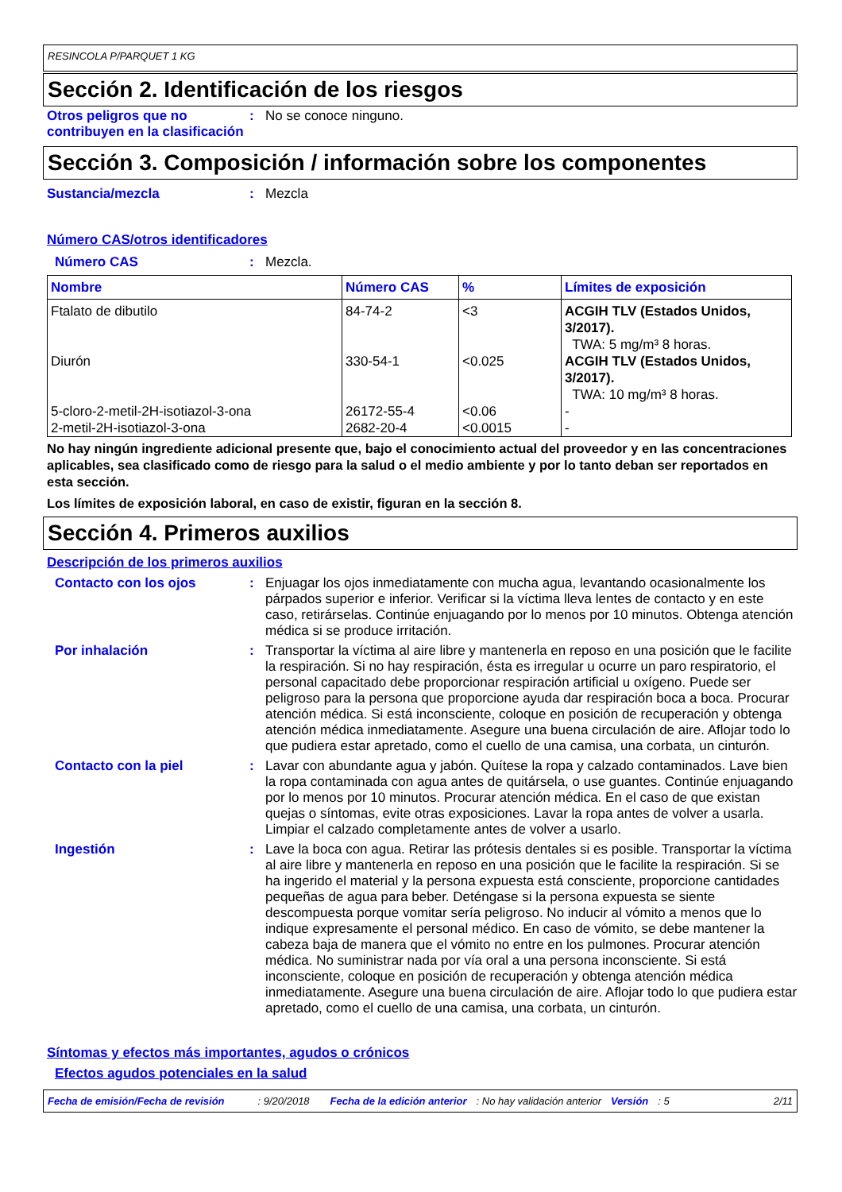RESINCOLA P/PARQUET 1 KG
Sección 2. Identificación de los riesgos
Otros peligros que no contribuyen en la clasificación
: No se conoce ninguno.
Sección 3. Composición / información sobre los componentes
Sustancia/mezcla : Mezcla
Número CAS/otros identificadores
Número CAS : Mezcla.
| Nombre | Número CAS | % | Límites de exposición |
| --- | --- | --- | --- |
| Ftalato de dibutilo | 84-74-2 | <3 | ACGIH TLV (Estados Unidos, 3/2017). TWA: 5 mg/m³ 8 horas. |
| Diurón | 330-54-1 | <0.025 | ACGIH TLV (Estados Unidos, 3/2017). TWA: 10 mg/m³ 8 horas. |
| 5-cloro-2-metil-2H-isotiazol-3-ona | 26172-55-4 | <0.06 | - |
| 2-metil-2H-isotiazol-3-ona | 2682-20-4 | <0.0015 | - |
No hay ningún ingrediente adicional presente que, bajo el conocimiento actual del proveedor y en las concentraciones aplicables, sea clasificado como de riesgo para la salud o el medio ambiente y por lo tanto deban ser reportados en esta sección.
Los límites de exposición laboral, en caso de existir, figuran en la sección 8.
Sección 4. Primeros auxilios
Descripción de los primeros auxilios
Contacto con los ojos : Enjuagar los ojos inmediatamente con mucha agua, levantando ocasionalmente los párpados superior e inferior. Verificar si la víctima lleva lentes de contacto y en este caso, retirárselas. Continúe enjuagando por lo menos por 10 minutos. Obtenga atención médica si se produce irritación.
Por inhalación : Transportar la víctima al aire libre y mantenerla en reposo en una posición que le facilite la respiración. Si no hay respiración, ésta es irregular u ocurre un paro respiratorio, el personal capacitado debe proporcionar respiración artificial u oxígeno. Puede ser peligroso para la persona que proporcione ayuda dar respiración boca a boca. Procurar atención médica. Si está inconsciente, coloque en posición de recuperación y obtenga atención médica inmediatamente. Asegure una buena circulación de aire. Aflojar todo lo que pudiera estar apretado, como el cuello de una camisa, una corbata, un cinturón.
Contacto con la piel : Lavar con abundante agua y jabón. Quítese la ropa y calzado contaminados. Lave bien la ropa contaminada con agua antes de quitársela, o use guantes. Continúe enjuagando por lo menos por 10 minutos. Procurar atención médica. En el caso de que existan quejas o síntomas, evite otras exposiciones. Lavar la ropa antes de volver a usarla. Limpiar el calzado completamente antes de volver a usarlo.
Ingestión : Lave la boca con agua. Retirar las prótesis dentales si es posible. Transportar la víctima al aire libre y mantenerla en reposo en una posición que le facilite la respiración. Si se ha ingerido el material y la persona expuesta está consciente, proporcione cantidades pequeñas de agua para beber. Deténgase si la persona expuesta se siente descompuesta porque vomitar sería peligroso. No inducir al vómito a menos que lo indique expresamente el personal médico. En caso de vómito, se debe mantener la cabeza baja de manera que el vómito no entre en los pulmones. Procurar atención médica. No suministrar nada por vía oral a una persona inconsciente. Si está inconsciente, coloque en posición de recuperación y obtenga atención médica inmediatamente. Asegure una buena circulación de aire. Aflojar todo lo que pudiera estar apretado, como el cuello de una camisa, una corbata, un cinturón.
Síntomas y efectos más importantes, agudos o crónicos
Efectos agudos potenciales en la salud
Fecha de emisión/Fecha de revisión: 9/20/2018 Fecha de la edición anterior: No hay validación anterior Versión: 5 2/11